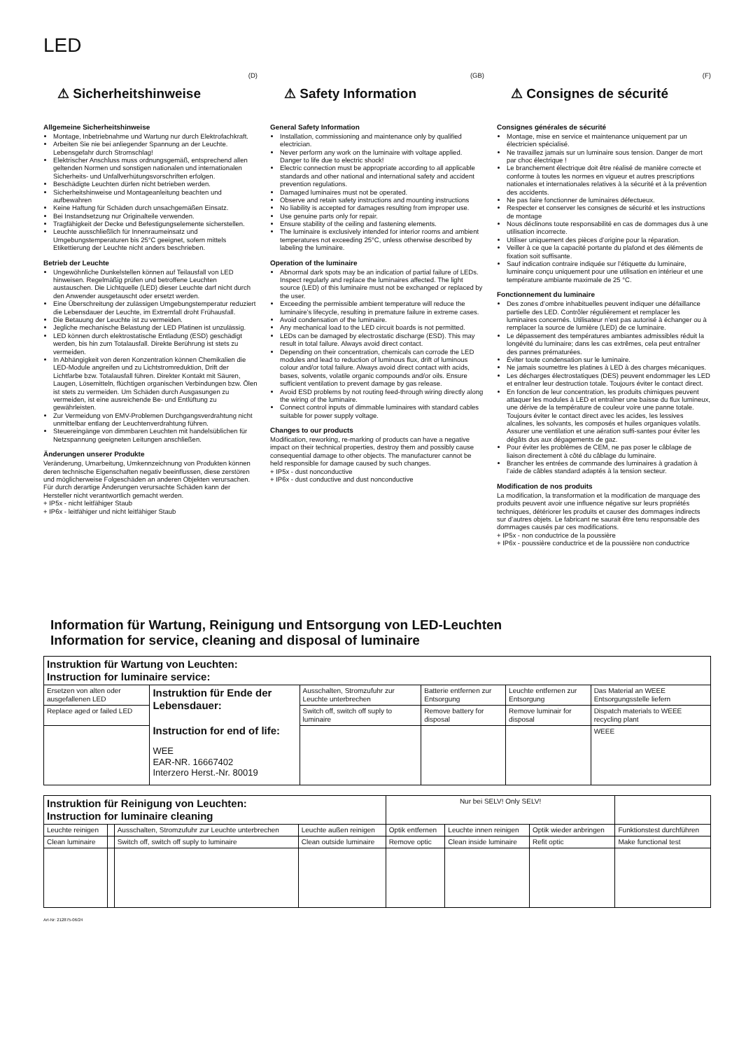LED
(D)
⚠ Sicherheitshinweise
Allgemeine Sicherheitshinweise
Montage, Inbetriebnahme und Wartung nur durch Elektrofachkraft.
Arbeiten Sie nie bei anliegender Spannung an der Leuchte. Lebensgefahr durch Stromschlag!
Elektrischer Anschluss muss ordnungsgemäß, entsprechend allen geltenden Normen und sonstigen nationalen und internationalen Sicherheits- und Unfallverhütungsvorschriften erfolgen.
Beschädigte Leuchten dürfen nicht betrieben werden.
Sicherheitshinweise und Montageanleitung beachten und aufbewahren
Keine Haftung für Schäden durch unsachgemäßen Einsatz.
Bei Instandsetzung nur Originalteile verwenden.
Tragfähigkeit der Decke und Befestigungselemente sicherstellen.
Leuchte ausschließlich für Innenraumeinsatz und Umgebungstemperaturen bis 25°C geeignet, sofern mittels Etikettierung der Leuchte nicht anders beschrieben.
Betrieb der Leuchte
Ungewöhnliche Dunkelstellen können auf Teilausfall von LED hinweisen. Regelmäßig prüfen und betroffene Leuchten austauschen. Die Lichtquelle (LED) dieser Leuchte darf nicht durch den Anwender ausgetauscht oder ersetzt werden.
Eine Überschreitung der zulässigen Umgebungstemperatur reduziert die Lebensdauer der Leuchte, im Extremfall droht Frühausfall.
Die Betauung der Leuchte ist zu vermeiden.
Jegliche mechanische Belastung der LED Platinen ist unzulässig.
LED können durch elektrostatische Entladung (ESD) geschädigt werden, bis hin zum Totalausfall. Direkte Berührung ist stets zu vermeiden.
In Abhängigkeit von deren Konzentration können Chemikalien die LED-Module angreifen und zu Lichtstromreduktion, Drift der Lichtfarbe bzw. Totalausfall führen. Direkter Kontakt mit Säuren, Laugen, Lösemitteln, flüchtigen organischen Verbindungen bzw. Ölen ist stets zu vermeiden. Um Schäden durch Ausgasungen zu vermeiden, ist eine ausreichende Be- und Entlüftung zu gewährleisten.
Zur Vermeidung von EMV-Problemen Durchgangsverdrahtung nicht unmittelbar entlang der Leuchtenverdrahtung führen.
Steuereingänge von dimmbaren Leuchten mit handelsüblichen für Netzspannung geeigneten Leitungen anschließen.
Änderungen unserer Produkte
Veränderung, Umarbeitung, Umkennzeichnung von Produkten können deren technische Eigenschaften negativ beeinflussen, diese zerstören und möglicherweise Folgeschäden an anderen Objekten verursachen. Für durch derartige Änderungen verursachte Schäden kann der Hersteller nicht verantwortlich gemacht werden.
+ IP5x - nicht leitfähiger Staub
+ IP6x - leitfähiger und nicht leitfähiger Staub
(GB)
⚠ Safety Information
General Safety Information
Installation, commissioning and maintenance only by qualified electrician.
Never perform any work on the luminaire with voltage applied. Danger to life due to electric shock!
Electric connection must be appropriate according to all applicable standards and other national and international safety and accident prevention regulations.
Damaged luminaires must not be operated.
Observe and retain safety instructions and mounting instructions
No liability is accepted for damages resulting from improper use.
Use genuine parts only for repair.
Ensure stability of the ceiling and fastening elements.
The luminaire is exclusively intended for interior rooms and ambient temperatures not exceeding 25°C, unless otherwise described by labeling the luminaire.
Operation of the luminaire
Abnormal dark spots may be an indication of partial failure of LEDs. Inspect regularly and replace the luminaires affected. The light source (LED) of this luminaire must not be exchanged or replaced by the user.
Exceeding the permissible ambient temperature will reduce the luminaire’s lifecycle, resulting in premature failure in extreme cases.
Avoid condensation of the luminaire.
Any mechanical load to the LED circuit boards is not permitted.
LEDs can be damaged by electrostatic discharge (ESD). This may result in total failure. Always avoid direct contact.
Depending on their concentration, chemicals can corrode the LED modules and lead to reduction of luminous flux, drift of luminous colour and/or total failure. Always avoid direct contact with acids, bases, solvents, volatile organic compounds and/or oils. Ensure sufficient ventilation to prevent damage by gas release.
Avoid ESD problems by not routing feed-through wiring directly along the wiring of the luminaire.
Connect control inputs of dimmable luminaires with standard cables suitable for power supply voltage.
Changes to our products
Modification, reworking, re-marking of products can have a negative impact on their technical properties, destroy them and possibly cause consequential damage to other objects. The manufacturer cannot be held responsible for damage caused by such changes.
+ IP5x - dust nonconductive
+ IP6x - dust conductive and dust nonconductive
(F)
⚠ Consignes de sécurité
Consignes générales de sécurité
Montage, mise en service et maintenance uniquement par un électricien spécialisé.
Ne travaillez jamais sur un luminaire sous tension. Danger de mort par choc électrique !
Le branchement électrique doit être réalisé de manière correcte et conforme à toutes les normes en vigueur et autres prescriptions nationales et internationales relatives à la sécurité et à la prévention des accidents.
Ne pas faire fonctionner de luminaires défectueux.
Respecter et conserver les consignes de sécurité et les instructions de montage
Nous déclinons toute responsabilité en cas de dommages dus à une utilisation incorrecte.
Utiliser uniquement des pièces d’origine pour la réparation.
Veiller à ce que la capacité portante du plafond et des éléments de fixation soit suffisante.
Sauf indication contraire indiquée sur l’étiquette du luminaire, luminaire conçu uniquement pour une utilisation en intérieur et une température ambiante maximale de 25 °C.
Fonctionnement du luminaire
Des zones d’ombre inhabituelles peuvent indiquer une défaillance partielle des LED. Contrôler régulièrement et remplacer les luminaires concernés. Utilisateur n’est pas autorisé à échanger ou à remplacer la source de lumière (LED) de ce luminaire.
Le dépassement des températures ambiantes admissibles réduit la longévité du luminaire; dans les cas extrêmes, cela peut entraîner des pannes prématurées.
Éviter toute condensation sur le luminaire.
Ne jamais soumettre les platines à LED à des charges mécaniques.
Les décharges électrostatiques (DES) peuvent endommager les LED et entraîner leur destruction totale. Toujours éviter le contact direct.
En fonction de leur concentration, les produits chimiques peuvent attaquer les modules à LED et entraîner une baisse du flux lumineux, une dérive de la température de couleur voire une panne totale. Toujours éviter le contact direct avec les acides, les lessives alcalines, les solvants, les composés et huiles organiques volatils. Assurer une ventilation et une aération suffi-santes pour éviter les dégâts dus aux dégagements de gaz.
Pour éviter les problèmes de CEM, ne pas poser le câblage de liaison directement à côté du câblage du luminaire.
Brancher les entrées de commande des luminaires à gradation à l’aide de câbles standard adaptés à la tension secteur.
Modification de nos produits
La modification, la transformation et la modification de marquage des produits peuvent avoir une influence négative sur leurs propriétés techniques, détériorer les produits et causer des dommages indirects sur d’autres objets. Le fabricant ne saurait être tenu responsable des dommages causés par ces modifications.
+ IP5x - non conductrice de la poussière
+ IP6x - poussière conductrice et de la poussière non conductrice
Information für Wartung, Reinigung und Entsorgung von LED-Leuchten
Information for service, cleaning and disposal of luminaire
| Instruktion für Wartung von Leuchten: Instruction for luminaire service: | | | | | |
| Ersetzen von alten oder ausgefallenen LED | Instruktion für Ende der Lebensdauer: Instruction for end of life: WEE EAR-NR. 16667402 Interzero Herst.-Nr. 80019 | Ausschalten, Stromzufuhr zur Leuchte unterbrechen | Batterie entfernen zur Entsorgung | Leuchte entfernen zur Entsorgung | Das Material an WEEE Entsorgungsstelle liefern |
| Replace aged or failed LED | | Switch off, switch off suply to luminaire | Remove battery for disposal | Remove luminair for disposal | Dispatch materials to WEEE recycling plant |
| | | | | | WEEE |
| Instruktion für Reinigung von Leuchten: Instruction for luminaire cleaning | | | | Nur bei SELV! Only SELV! | | | |
| Leuchte reinigen | | Ausschalten, Stromzufuhr zur Leuchte unterbrechen | Leuchte außen reinigen | Optik entfernen | Leuchte innen reinigen | Optik wieder anbringen | Funktionstest durchführen |
| Clean luminaire | | Switch off, switch off suply to luminaire | Clean outside luminaire | Remove optic | Clean inside luminaire | Refit optic | Make functional test |
Art-Nr: 212875-06/24